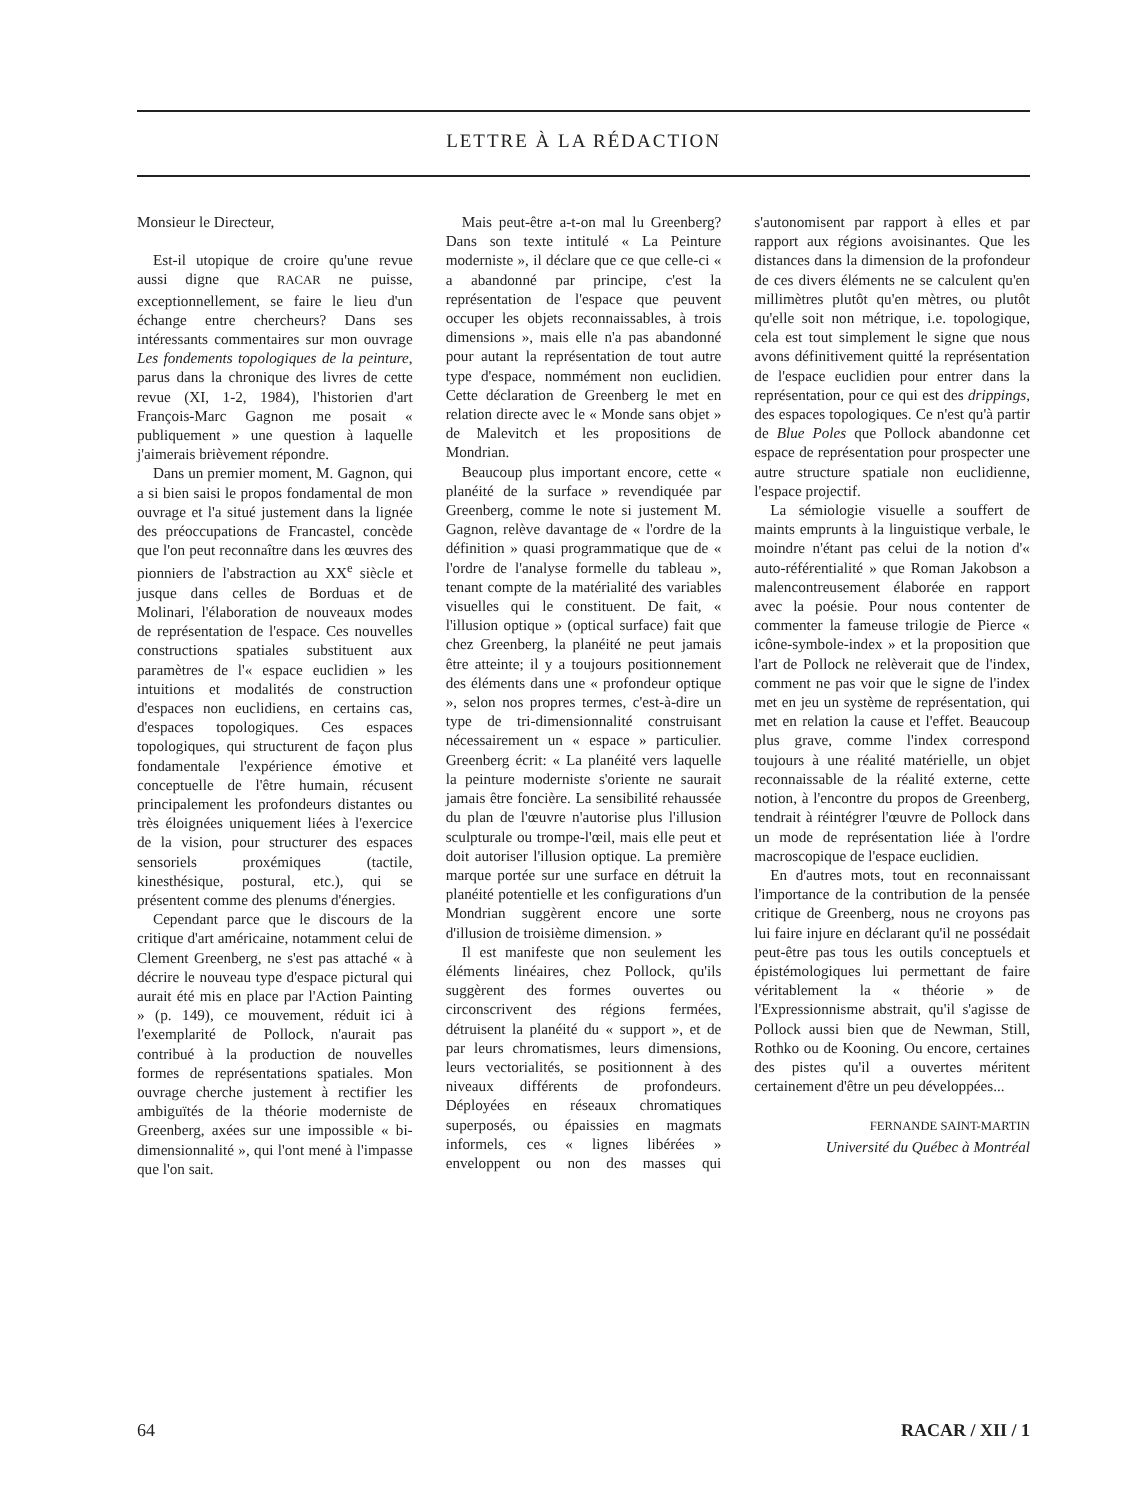LETTRE À LA RÉDACTION
Monsieur le Directeur,
Est-il utopique de croire qu'une revue aussi digne que RACAR ne puisse, exceptionnellement, se faire le lieu d'un échange entre chercheurs? Dans ses intéressants commentaires sur mon ouvrage Les fondements topologiques de la peinture, parus dans la chronique des livres de cette revue (XI, 1-2, 1984), l'historien d'art François-Marc Gagnon me posait « publiquement » une question à laquelle j'aimerais brièvement répondre.
Dans un premier moment, M. Gagnon, qui a si bien saisi le propos fondamental de mon ouvrage et l'a situé justement dans la lignée des préoccupations de Francastel, concède que l'on peut reconnaître dans les œuvres des pionniers de l'abstraction au XX<sup>e</sup> siècle et jusque dans celles de Borduas et de Molinari, l'élaboration de nouveaux modes de représentation de l'espace. Ces nouvelles constructions spatiales substituent aux paramètres de l'« espace euclidien » les intuitions et modalités de construction d'espaces non euclidiens, en certains cas, d'espaces topologiques. Ces espaces topologiques, qui structurent de façon plus fondamentale l'expérience émotive et conceptuelle de l'être humain, récusent principalement les profondeurs distantes ou très éloignées uniquement liées à l'exercice de la vision, pour structurer des espaces sensoriels proxémiques (tactile, kinesthésique, postural, etc.), qui se présentent comme des plenums d'énergies.
Cependant parce que le discours de la critique d'art américaine, notamment celui de Clement Greenberg, ne s'est pas attaché « à décrire le nouveau type d'espace pictural qui aurait été mis en place par l'Action Painting » (p. 149), ce mouvement, réduit ici à l'exemplarité de Pollock, n'aurait pas contribué à la production de nouvelles formes de représentations spatiales. Mon ouvrage cherche justement à rectifier les ambiguïtés de la théorie moderniste de Greenberg, axées sur une impossible « bi-dimensionnalité », qui l'ont mené à l'impasse que l'on sait.
Mais peut-être a-t-on mal lu Greenberg? Dans son texte intitulé « La Peinture moderniste », il déclare que ce que celle-ci « a abandonné par principe, c'est la représentation de l'espace que peuvent occuper les objets reconnaissables, à trois dimensions », mais elle n'a pas abandonné pour autant la représentation de tout autre type d'espace, nommément non euclidien. Cette déclaration de Greenberg le met en relation directe avec le « Monde sans objet » de Malevitch et les propositions de Mondrian.
Beaucoup plus important encore, cette « planéité de la surface » revendiquée par Greenberg, comme le note si justement M. Gagnon, relève davantage de « l'ordre de la définition » quasi programmatique que de « l'ordre de l'analyse formelle du tableau », tenant compte de la matérialité des variables visuelles qui le constituent. De fait, « l'illusion optique » (optical surface) fait que chez Greenberg, la planéité ne peut jamais être atteinte; il y a toujours positionnement des éléments dans une « profondeur optique », selon nos propres termes, c'est-à-dire un type de tri-dimensionnalité construisant nécessairement un « espace » particulier. Greenberg écrit: « La planéité vers laquelle la peinture moderniste s'oriente ne saurait jamais être foncière. La sensibilité rehaussée du plan de l'œuvre n'autorise plus l'illusion sculpturale ou trompe-l'œil, mais elle peut et doit autoriser l'illusion optique. La première marque portée sur une surface en détruit la planéité potentielle et les configurations d'un Mondrian suggèrent encore une sorte d'illusion de troisième dimension. »
Il est manifeste que non seulement les éléments linéaires, chez Pollock, qu'ils suggèrent des formes ouvertes ou circonscrivent des régions fermées, détruisent la planéité du « support », et de par leurs chromatismes, leurs dimensions, leurs vectorialités, se positionnent à des niveaux différents de profondeurs. Déployées en réseaux chromatiques superposés, ou épaissies en magmats informels, ces « lignes libérées » enveloppent ou non des masses qui s'autonomisent par rapport à elles et par rapport aux régions avoisinantes. Que les distances dans la dimension de la profondeur de ces divers éléments ne se calculent qu'en millimètres plutôt qu'en mètres, ou plutôt qu'elle soit non métrique, i.e. topologique, cela est tout simplement le signe que nous avons définitivement quitté la représentation de l'espace euclidien pour entrer dans la représentation, pour ce qui est des drippings, des espaces topologiques. Ce n'est qu'à partir de Blue Poles que Pollock abandonne cet espace de représentation pour prospecter une autre structure spatiale non euclidienne, l'espace projectif.
La sémiologie visuelle a souffert de maints emprunts à la linguistique verbale, le moindre n'étant pas celui de la notion d'« auto-référentialité » que Roman Jakobson a malencontreusement élaborée en rapport avec la poésie. Pour nous contenter de commenter la fameuse trilogie de Pierce « icône-symbole-index » et la proposition que l'art de Pollock ne relèverait que de l'index, comment ne pas voir que le signe de l'index met en jeu un système de représentation, qui met en relation la cause et l'effet. Beaucoup plus grave, comme l'index correspond toujours à une réalité matérielle, un objet reconnaissable de la réalité externe, cette notion, à l'encontre du propos de Greenberg, tendrait à réintégrer l'œuvre de Pollock dans un mode de représentation liée à l'ordre macroscopique de l'espace euclidien.
En d'autres mots, tout en reconnaissant l'importance de la contribution de la pensée critique de Greenberg, nous ne croyons pas lui faire injure en déclarant qu'il ne possédait peut-être pas tous les outils conceptuels et épistémologiques lui permettant de faire véritablement la « théorie » de l'Expressionnisme abstrait, qu'il s'agisse de Pollock aussi bien que de Newman, Still, Rothko ou de Kooning. Ou encore, certaines des pistes qu'il a ouvertes méritent certainement d'être un peu développées...
FERNANDE SAINT-MARTIN
Université du Québec à Montréal
64 RACAR / XII / 1